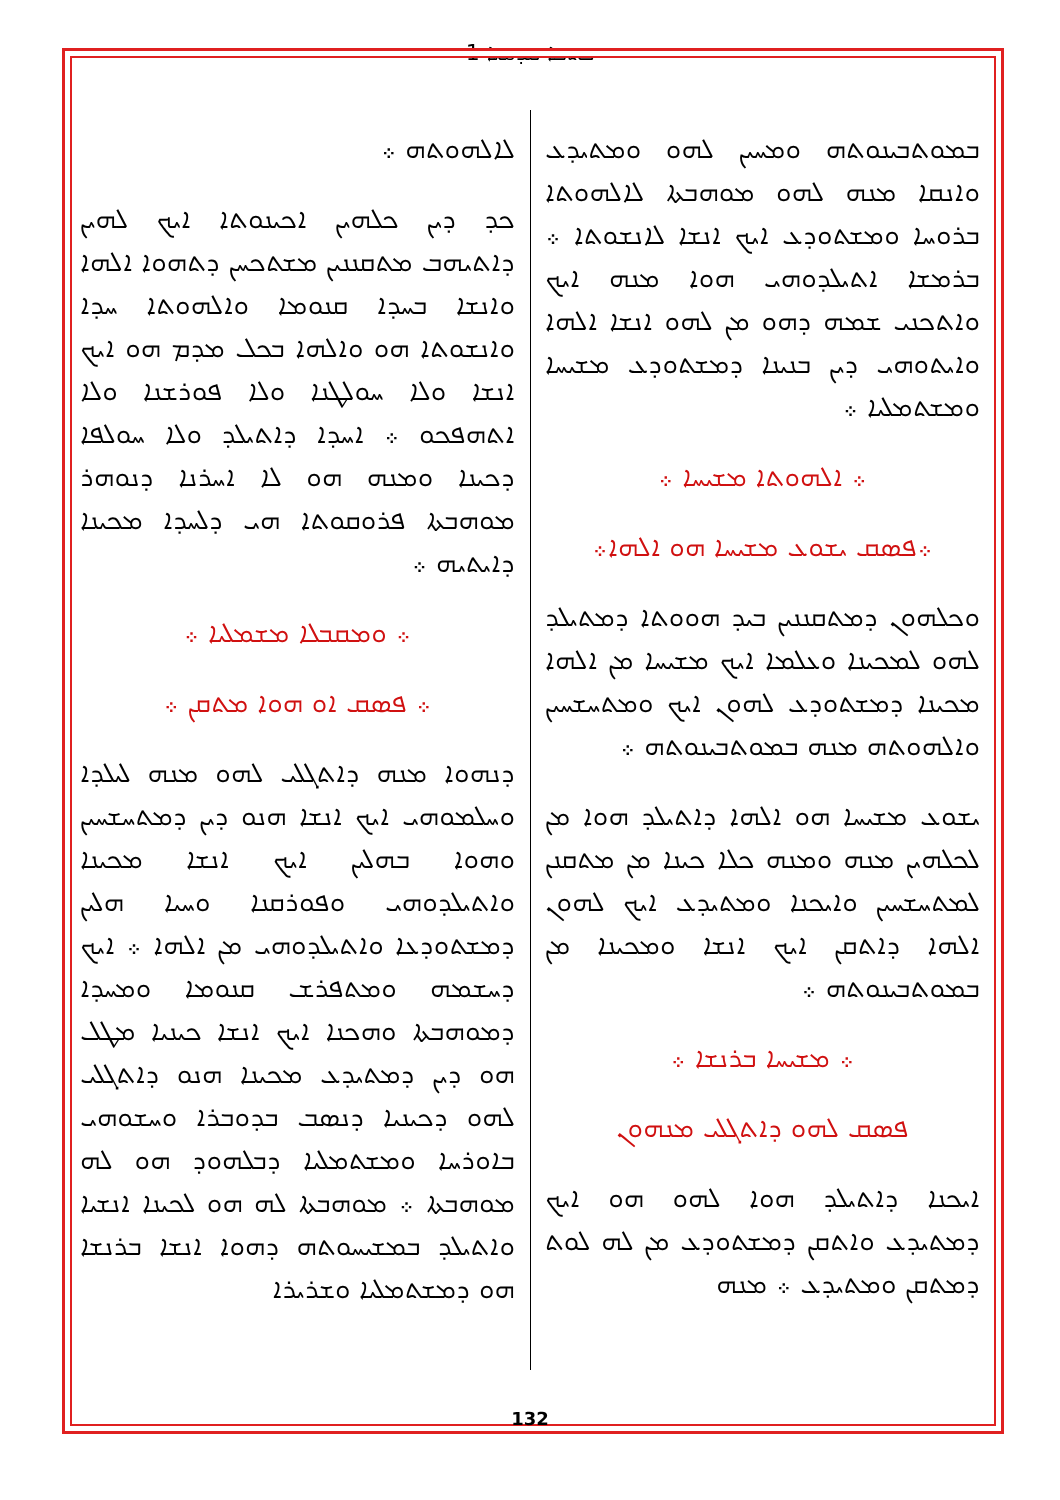ܟܬܒܐ ܩܕܡܝܐ 1
ܠܐܠܗܘܬܗ ܀
ܟܕ ܕܝܢ ܟܠܗܝܢ ܐܟܝܢܘܬܐ ܐܝܟ ܠܗܝܢ ܕܐܬܝܗܒ ܡܬܩܢܢܝܢ ܡܫܬܟܚܢ ܕܬܗܘܐ ܐܠܗܐ ܘܐܢܫܐ ܒܚܕܐ ܩܢܘܡܐ ܘܐܠܗܘܬܐ ܚܕܐ ܘܐܢܫܘܬܐ ܗܘ ܘܐܠܗܐ ܒܟܠ ܡܕܡ ܗܘ ܐܝܟ ܐܢܫܐ ܘܠܐ ܚܘܠܛܢܐ ܘܠܐ ܦܘܪܫܢܐ ܘܠܐ ܐܬܗܦܟܘ ܀ ܐܚܕܐ ܕܐܬܝܠܕ ܘܠܐ ܚܘܠܦܐ ܕܟܝܢܐ ܘܡܢܗ ܗܘ ܠܐ ܐܚܪܢܐ ܕܢܘܗܪ ܡܘܗܒܬܐ ܦܪܘܩܘܬܐ ܗܝ ܕܠܚܕܐ ܡܟܝܢܐ ܕܐܝܬܝܗ ܀
܀ ܘܡܩܒܠܐ ܡܫܡܠܝܐ ܀
܀ ܦܣܩ ܐܘ ܗܘܐ ܡܬܩܢ ܀
ܕܢܗܘܐ ܡܢܗ ܕܐܬܓܠܝ ܠܗܘ ܡܢܗ ܠܝܠܕܐ ܘܚܠܡܘܗܝ ܐܝܟ ܐܢܫܐ ܗܢܘ ܕܝܢ ܕܡܬܚܫܚܝܢ ܘܗܘܐ ܒܗܠܝܢ ܐܝܟ ܐܢܫܐ ܡܟܝܢܐ ܘܐܬܝܠܕܘܗܝ ܘܦܘܪܩܢܐ ܘܚܝܐ ܗܠܝܢ ܕܡܫܬܘܕܥܐ ܘܐܬܝܠܕܘܗܝ ܡܢ ܐܠܗܐ ܀ ܐܝܟ ܕܚܫܡܗ ܘܡܬܦܪܫ ܩܢܘܡܐ ܘܡܚܕܐ ܕܡܘܗܒܬܐ ܘܗܟܢܐ ܐܝܟ ܐܢܫܐ ܟܝܢܝܐ ܡܛܠ ܗܘ ܕܝܢ ܕܡܬܝܕܥ ܡܟܝܢܐ ܗܢܘ ܕܐܬܓܠܝ ܠܗܘ ܕܟܝܢܝܐ ܕܢܣܒ ܒܕܘܒܪܐ ܘܚܫܘܗܝ ܒܐܘܪܚܐ ܘܡܫܬܡܠܝܐ ܕܒܠܗܘܕ ܗܘ ܠܗ ܡܘܗܒܬܐ ܀ ܡܘܗܒܬܐ ܠܗ ܗܘ ܠܟܝܢܐ ܐܢܫܝܐ ܘܐܬܝܠܕ ܒܡܫܝܚܘܬܗ ܕܗܘܐ ܐܢܫܐ ܒܪܢܫܐ ܗܘ ܕܡܫܬܡܠܝܐ ܘܫܪܝܪܐ
ܒܡܘܬܒܝܢܘܬܗ ܘܡܚܝܢ ܠܗܘ ܘܡܬܝܕܥ ܘܐܢܩܐ ܡܢܗ ܠܗܘ ܡܘܗܒܬܐ ܠܐܠܗܘܬܐ ܒܪܘܚܐ ܘܡܫܬܘܕܥ ܐܝܟ ܐܢܫܐ ܠܐܢܫܘܬܐ ܀ ܒܪܡܫܐ ܐܬܝܠܕܘܗܝ ܗܘܐ ܡܢܗ ܐܝܟ ܘܐܬܟܢܝ ܫܡܗ ܕܗܘ ܡܢ ܠܗܘ ܐܢܫܐ ܐܠܗܐ ܘܐܝܬܘܗܝ ܕܝܢ ܒܢܝܢܐ ܕܡܫܬܘܕܥ ܡܫܝܚܐ ܘܡܫܬܡܠܝܐ ܀
܀ ܐܠܗܘܬܐ ܡܫܝܚܐ ܀
܀ܦܣܩ ܝܫܘܥ ܡܫܝܚܐ ܗܘ ܐܠܗܐ܀
ܘܟܠܗܘܢ ܕܡܬܩܢܢܝܢ ܒܝܕ ܗܘܘܬܐ ܕܡܬܝܠܕ ܠܗܘ ܠܡܟܝܢܐ ܘܥܠܡܐ ܐܝܟ ܡܫܝܚܐ ܡܢ ܐܠܗܐ ܡܟܝܢܐ ܕܡܫܬܘܕܥ ܠܗܘܢ ܐܝܟ ܘܡܬܚܫܚܝܢ ܘܐܠܗܘܬܗ ܡܢܗ ܒܡܘܬܒܝܢܘܬܗ ܀
ܝܫܘܥ ܡܫܝܚܐ ܗܘ ܐܠܗܐ ܕܐܬܝܠܕ ܗܘܐ ܡܢ ܠܟܠܗܝܢ ܡܢܗ ܘܡܢܗ ܟܠܐ ܟܝܢܐ ܡܢ ܡܬܩܢܢ ܠܡܬܚܫܚܝܢ ܘܐܝܟܢܐ ܘܡܬܝܕܥ ܐܝܟ ܠܗܘܢ ܐܠܗܐ ܕܐܬܩܢ ܐܝܟ ܐܢܫܐ ܘܡܟܝܢܐ ܡܢ ܒܡܘܬܒܝܢܘܬܗ ܀
܀ ܡܫܝܚܐ ܒܪܢܫܐ ܀
ܦܣܩ ܠܗܘ ܕܐܬܓܠܝ ܡܢܗܘܢ
ܐܝܟܢܐ ܕܐܬܝܠܕ ܗܘܐ ܠܗܘ ܗܘ ܐܝܟ ܕܡܬܝܕܥ ܘܐܬܩܢ ܕܡܫܬܘܕܥ ܡܢ ܠܗ ܠܘܬ ܕܡܬܩܢ ܘܡܬܝܕܥ ܀ ܡܢܗ
132